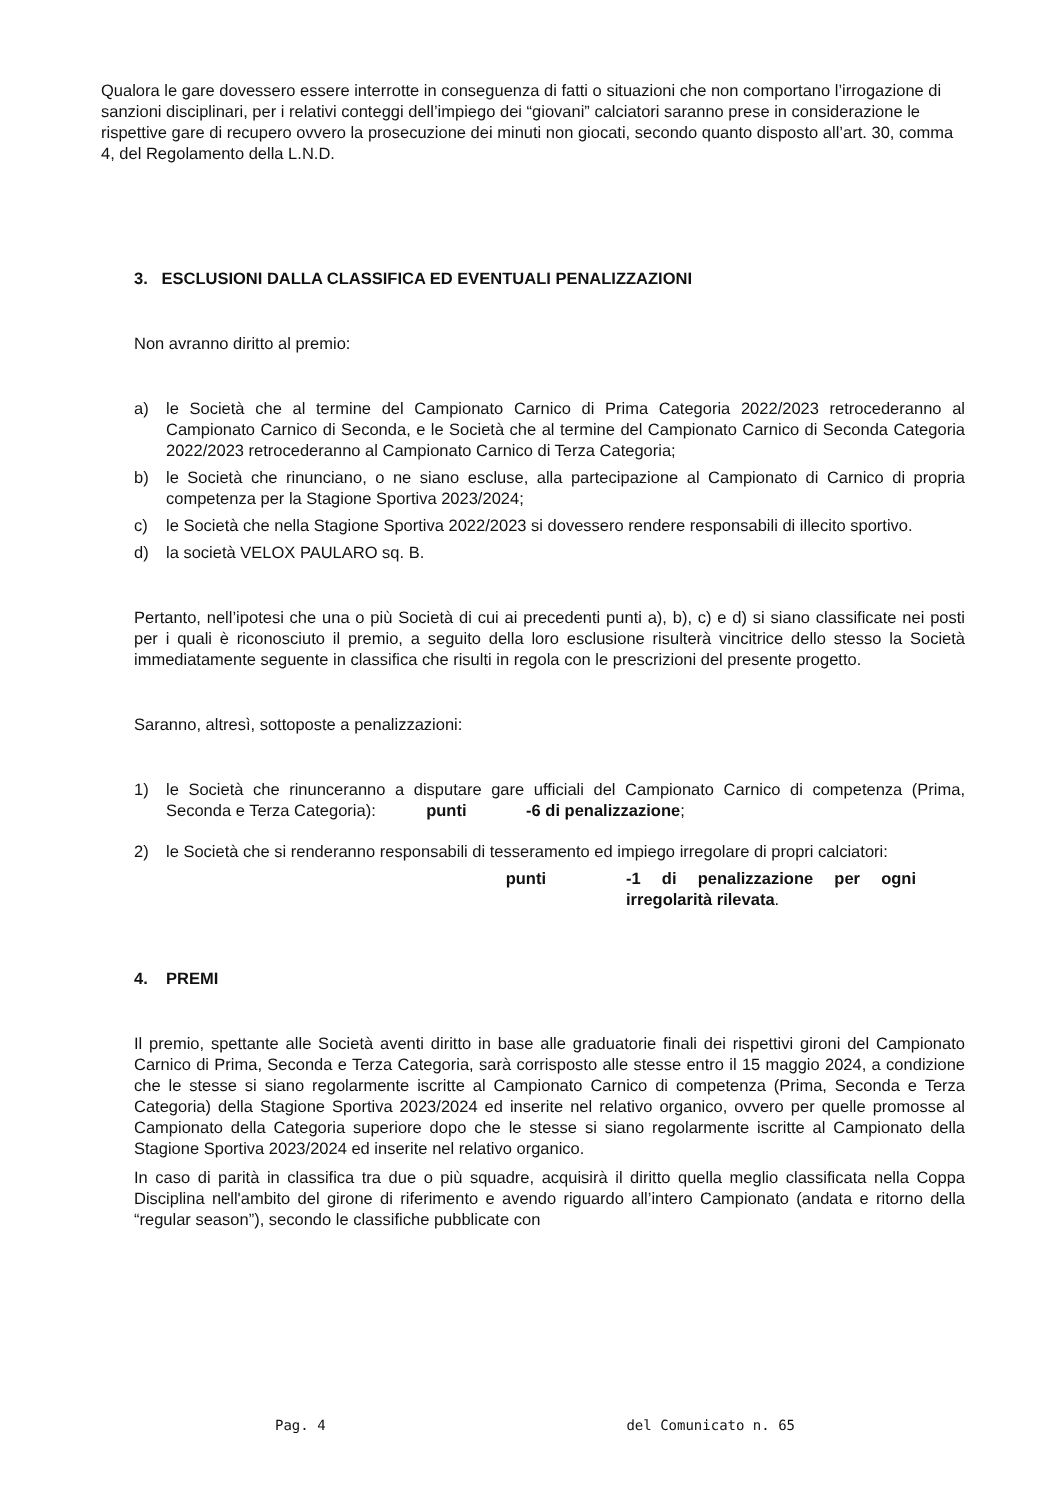Qualora le gare dovessero essere interrotte in conseguenza di fatti o situazioni che non comportano l’irrogazione di sanzioni disciplinari, per i relativi conteggi dell’impiego dei “giovani” calciatori saranno prese in considerazione le rispettive gare di recupero ovvero la prosecuzione dei minuti non giocati, secondo quanto disposto all’art. 30, comma 4, del Regolamento della L.N.D.
3. ESCLUSIONI DALLA CLASSIFICA ED EVENTUALI PENALIZZAZIONI
Non avranno diritto al premio:
a) le Società che al termine del Campionato Carnico di Prima Categoria 2022/2023 retrocederanno al Campionato Carnico di Seconda, e le Società che al termine del Campionato Carnico di Seconda Categoria 2022/2023 retrocederanno al Campionato Carnico di Terza Categoria;
b) le Società che rinunciano, o ne siano escluse, alla partecipazione al Campionato di Carnico di propria competenza per la Stagione Sportiva 2023/2024;
c) le Società che nella Stagione Sportiva 2022/2023 si dovessero rendere responsabili di illecito sportivo.
d) la società VELOX PAULARO sq. B.
Pertanto, nell’ipotesi che una o più Società di cui ai precedenti punti a), b), c) e d) si siano classificate nei posti per i quali è riconosciuto il premio, a seguito della loro esclusione risulterà vincitrice dello stesso la Società immediatamente seguente in classifica che risulti in regola con le prescrizioni del presente progetto.
Saranno, altresì, sottoposte a penalizzazioni:
1) le Società che rinunceranno a disputare gare ufficiali del Campionato Carnico di competenza (Prima, Seconda e Terza Categoria): punti -6 di penalizzazione;
2) le Società che si renderanno responsabili di tesseramento ed impiego irregolare di propri calciatori:
punti -1 di penalizzazione per ogni irregolarità rilevata.
4. PREMI
Il premio, spettante alle Società aventi diritto in base alle graduatorie finali dei rispettivi gironi del Campionato Carnico di Prima, Seconda e Terza Categoria, sarà corrisposto alle stesse entro il 15 maggio 2024, a condizione che le stesse si siano regolarmente iscritte al Campionato Carnico di competenza (Prima, Seconda e Terza Categoria) della Stagione Sportiva 2023/2024 ed inserite nel relativo organico, ovvero per quelle promosse al Campionato della Categoria superiore dopo che le stesse si siano regolarmente iscritte al Campionato della Stagione Sportiva 2023/2024 ed inserite nel relativo organico.
In caso di parità in classifica tra due o più squadre, acquisirà il diritto quella meglio classificata nella Coppa Disciplina nell'ambito del girone di riferimento e avendo riguardo all’intero Campionato (andata e ritorno della “regular season”), secondo le classifiche pubblicate con
Pag. 4 del Comunicato n. 65